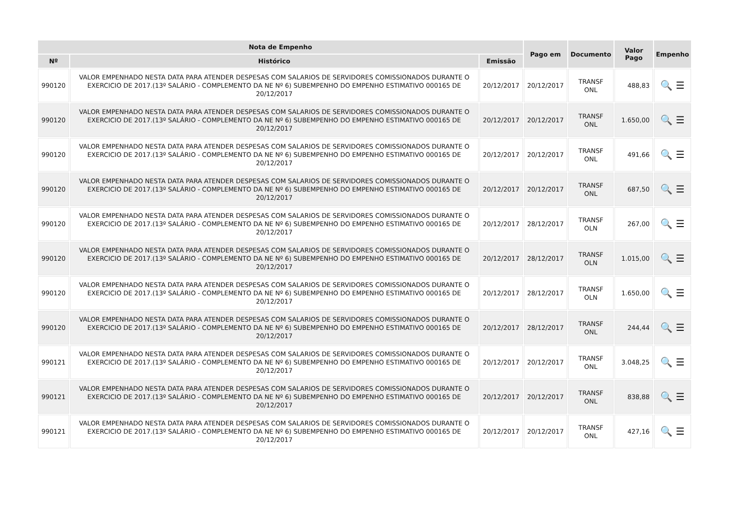| Nota de Empenho | | | Pago em | Documento | Valor Pago | Empenho |
| --- | --- | --- | --- | --- | --- | --- |
| Nº | Histórico | Emissão | | | | |
| 990120 | VALOR EMPENHADO NESTA DATA PARA ATENDER DESPESAS COM SALARIOS DE SERVIDORES COMISSIONADOS DURANTE O EXERCICIO DE 2017.(13º SALÁRIO - COMPLEMENTO DA NE Nº 6) SUBEMPENHO DO EMPENHO ESTIMATIVO 000165 DE 20/12/2017 | 20/12/2017 | 20/12/2017 | TRANSF ONL | 488,83 | 🔍 ☰ |
| 990120 | VALOR EMPENHADO NESTA DATA PARA ATENDER DESPESAS COM SALARIOS DE SERVIDORES COMISSIONADOS DURANTE O EXERCICIO DE 2017.(13º SALÁRIO - COMPLEMENTO DA NE Nº 6) SUBEMPENHO DO EMPENHO ESTIMATIVO 000165 DE 20/12/2017 | 20/12/2017 | 20/12/2017 | TRANSF ONL | 1.650,00 | 🔍 ☰ |
| 990120 | VALOR EMPENHADO NESTA DATA PARA ATENDER DESPESAS COM SALARIOS DE SERVIDORES COMISSIONADOS DURANTE O EXERCICIO DE 2017.(13º SALÁRIO - COMPLEMENTO DA NE Nº 6) SUBEMPENHO DO EMPENHO ESTIMATIVO 000165 DE 20/12/2017 | 20/12/2017 | 20/12/2017 | TRANSF ONL | 491,66 | 🔍 ☰ |
| 990120 | VALOR EMPENHADO NESTA DATA PARA ATENDER DESPESAS COM SALARIOS DE SERVIDORES COMISSIONADOS DURANTE O EXERCICIO DE 2017.(13º SALÁRIO - COMPLEMENTO DA NE Nº 6) SUBEMPENHO DO EMPENHO ESTIMATIVO 000165 DE 20/12/2017 | 20/12/2017 | 20/12/2017 | TRANSF ONL | 687,50 | 🔍 ☰ |
| 990120 | VALOR EMPENHADO NESTA DATA PARA ATENDER DESPESAS COM SALARIOS DE SERVIDORES COMISSIONADOS DURANTE O EXERCICIO DE 2017.(13º SALÁRIO - COMPLEMENTO DA NE Nº 6) SUBEMPENHO DO EMPENHO ESTIMATIVO 000165 DE 20/12/2017 | 20/12/2017 | 28/12/2017 | TRANSF OLN | 267,00 | 🔍 ☰ |
| 990120 | VALOR EMPENHADO NESTA DATA PARA ATENDER DESPESAS COM SALARIOS DE SERVIDORES COMISSIONADOS DURANTE O EXERCICIO DE 2017.(13º SALÁRIO - COMPLEMENTO DA NE Nº 6) SUBEMPENHO DO EMPENHO ESTIMATIVO 000165 DE 20/12/2017 | 20/12/2017 | 28/12/2017 | TRANSF OLN | 1.015,00 | 🔍 ☰ |
| 990120 | VALOR EMPENHADO NESTA DATA PARA ATENDER DESPESAS COM SALARIOS DE SERVIDORES COMISSIONADOS DURANTE O EXERCICIO DE 2017.(13º SALÁRIO - COMPLEMENTO DA NE Nº 6) SUBEMPENHO DO EMPENHO ESTIMATIVO 000165 DE 20/12/2017 | 20/12/2017 | 28/12/2017 | TRANSF OLN | 1.650,00 | 🔍 ☰ |
| 990120 | VALOR EMPENHADO NESTA DATA PARA ATENDER DESPESAS COM SALARIOS DE SERVIDORES COMISSIONADOS DURANTE O EXERCICIO DE 2017.(13º SALÁRIO - COMPLEMENTO DA NE Nº 6) SUBEMPENHO DO EMPENHO ESTIMATIVO 000165 DE 20/12/2017 | 20/12/2017 | 28/12/2017 | TRANSF ONL | 244,44 | 🔍 ☰ |
| 990121 | VALOR EMPENHADO NESTA DATA PARA ATENDER DESPESAS COM SALARIOS DE SERVIDORES COMISSIONADOS DURANTE O EXERCICIO DE 2017.(13º SALÁRIO - COMPLEMENTO DA NE Nº 6) SUBEMPENHO DO EMPENHO ESTIMATIVO 000165 DE 20/12/2017 | 20/12/2017 | 20/12/2017 | TRANSF ONL | 3.048,25 | 🔍 ☰ |
| 990121 | VALOR EMPENHADO NESTA DATA PARA ATENDER DESPESAS COM SALARIOS DE SERVIDORES COMISSIONADOS DURANTE O EXERCICIO DE 2017.(13º SALÁRIO - COMPLEMENTO DA NE Nº 6) SUBEMPENHO DO EMPENHO ESTIMATIVO 000165 DE 20/12/2017 | 20/12/2017 | 20/12/2017 | TRANSF ONL | 838,88 | 🔍 ☰ |
| 990121 | VALOR EMPENHADO NESTA DATA PARA ATENDER DESPESAS COM SALARIOS DE SERVIDORES COMISSIONADOS DURANTE O EXERCICIO DE 2017.(13º SALÁRIO - COMPLEMENTO DA NE Nº 6) SUBEMPENHO DO EMPENHO ESTIMATIVO 000165 DE 20/12/2017 | 20/12/2017 | 20/12/2017 | TRANSF ONL | 427,16 | 🔍 ☰ |